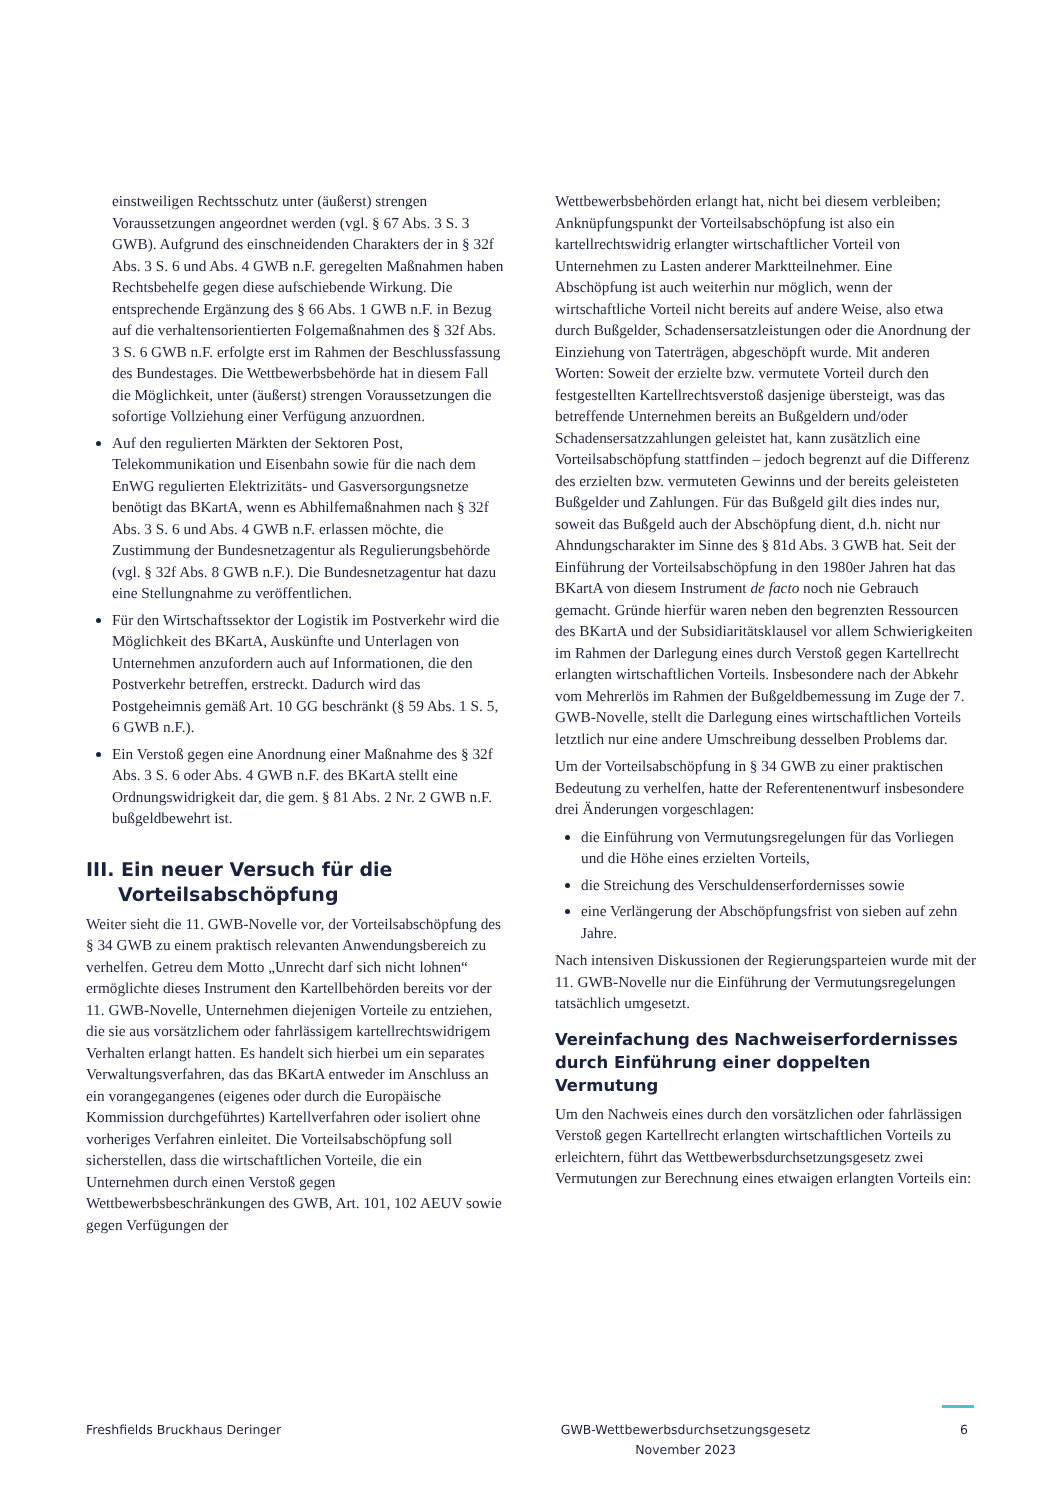einstweiligen Rechtsschutz unter (äußerst) strengen Voraussetzungen angeordnet werden (vgl. § 67 Abs. 3 S. 3 GWB). Aufgrund des einschneidenden Charakters der in § 32f Abs. 3 S. 6 und Abs. 4 GWB n.F. geregelten Maßnahmen haben Rechtsbehelfe gegen diese aufschiebende Wirkung. Die entsprechende Ergänzung des § 66 Abs. 1 GWB n.F. in Bezug auf die verhaltensorientierten Folgemaßnahmen des § 32f Abs. 3 S. 6 GWB n.F. erfolgte erst im Rahmen der Beschlussfassung des Bundestages. Die Wettbewerbsbehörde hat in diesem Fall die Möglichkeit, unter (äußerst) strengen Voraussetzungen die sofortige Vollziehung einer Verfügung anzuordnen.
Auf den regulierten Märkten der Sektoren Post, Telekommunikation und Eisenbahn sowie für die nach dem EnWG regulierten Elektrizitäts- und Gasversorgungsnetze benötigt das BKartA, wenn es Abhilfemaßnahmen nach § 32f Abs. 3 S. 6 und Abs. 4 GWB n.F. erlassen möchte, die Zustimmung der Bundesnetzagentur als Regulierungsbehörde (vgl. § 32f Abs. 8 GWB n.F.). Die Bundesnetzagentur hat dazu eine Stellungnahme zu veröffentlichen.
Für den Wirtschaftssektor der Logistik im Postverkehr wird die Möglichkeit des BKartA, Auskünfte und Unterlagen von Unternehmen anzufordern auch auf Informationen, die den Postverkehr betreffen, erstreckt. Dadurch wird das Postgeheimnis gemäß Art. 10 GG beschränkt (§ 59 Abs. 1 S. 5, 6 GWB n.F.).
Ein Verstoß gegen eine Anordnung einer Maßnahme des § 32f Abs. 3 S. 6 oder Abs. 4 GWB n.F. des BKartA stellt eine Ordnungswidrigkeit dar, die gem. § 81 Abs. 2 Nr. 2 GWB n.F. bußgeldbewehrt ist.
III. Ein neuer Versuch für die Vorteilsabschöpfung
Weiter sieht die 11. GWB-Novelle vor, der Vorteilsabschöpfung des § 34 GWB zu einem praktisch relevanten Anwendungsbereich zu verhelfen. Getreu dem Motto „Unrecht darf sich nicht lohnen“ ermöglichte dieses Instrument den Kartellbehörden bereits vor der 11. GWB-Novelle, Unternehmen diejenigen Vorteile zu entziehen, die sie aus vorsätzlichem oder fahrlässigem kartellrechtswidrigem Verhalten erlangt hatten. Es handelt sich hierbei um ein separates Verwaltungsverfahren, das das BKartA entweder im Anschluss an ein vorangegangenes (eigenes oder durch die Europäische Kommission durchgeführtes) Kartellverfahren oder isoliert ohne vorheriges Verfahren einleitet. Die Vorteilsabschöpfung soll sicherstellen, dass die wirtschaftlichen Vorteile, die ein Unternehmen durch einen Verstoß gegen Wettbewerbsbeschränkungen des GWB, Art. 101, 102 AEUV sowie gegen Verfügungen der
Wettbewerbsbehörden erlangt hat, nicht bei diesem verbleiben; Anknüpfungspunkt der Vorteilsabschöpfung ist also ein kartellrechtswidrig erlangter wirtschaftlicher Vorteil von Unternehmen zu Lasten anderer Marktteilnehmer. Eine Abschöpfung ist auch weiterhin nur möglich, wenn der wirtschaftliche Vorteil nicht bereits auf andere Weise, also etwa durch Bußgelder, Schadensersatzleistungen oder die Anordnung der Einziehung von Taterträgen, abgeschöpft wurde. Mit anderen Worten: Soweit der erzielte bzw. vermutete Vorteil durch den festgestellten Kartellrechtsverstoß dasjenige übersteigt, was das betreffende Unternehmen bereits an Bußgeldern und/oder Schadensersatzzahlungen geleistet hat, kann zusätzlich eine Vorteilsabschöpfung stattfinden – jedoch begrenzt auf die Differenz des erzielten bzw. vermuteten Gewinns und der bereits geleisteten Bußgelder und Zahlungen. Für das Bußgeld gilt dies indes nur, soweit das Bußgeld auch der Abschöpfung dient, d.h. nicht nur Ahndungscharakter im Sinne des § 81d Abs. 3 GWB hat. Seit der Einführung der Vorteilsabschöpfung in den 1980er Jahren hat das BKartA von diesem Instrument de facto noch nie Gebrauch gemacht. Gründe hierfür waren neben den begrenzten Ressourcen des BKartA und der Subsidiaritätsklausel vor allem Schwierigkeiten im Rahmen der Darlegung eines durch Verstoß gegen Kartellrecht erlangten wirtschaftlichen Vorteils. Insbesondere nach der Abkehr vom Mehrerlös im Rahmen der Bußgeldbemessung im Zuge der 7. GWB-Novelle, stellt die Darlegung eines wirtschaftlichen Vorteils letztlich nur eine andere Umschreibung desselben Problems dar.
Um der Vorteilsabschöpfung in § 34 GWB zu einer praktischen Bedeutung zu verhelfen, hatte der Referentenentwurf insbesondere drei Änderungen vorgeschlagen:
die Einführung von Vermutungsregelungen für das Vorliegen und die Höhe eines erzielten Vorteils,
die Streichung des Verschuldenserfordernisses sowie
eine Verlängerung der Abschöpfungsfrist von sieben auf zehn Jahre.
Nach intensiven Diskussionen der Regierungsparteien wurde mit der 11. GWB-Novelle nur die Einführung der Vermutungsregelungen tatsächlich umgesetzt.
Vereinfachung des Nachweiserfordernisses durch Einführung einer doppelten Vermutung
Um den Nachweis eines durch den vorsätzlichen oder fahrlässigen Verstoß gegen Kartellrecht erlangten wirtschaftlichen Vorteils zu erleichtern, führt das Wettbewerbsdurchsetzungsgesetz zwei Vermutungen zur Berechnung eines etwaigen erlangten Vorteils ein:
Freshfields Bruckhaus Deringer GWB-Wettbewerbsdurchsetzungsgesetz
November 2023
6